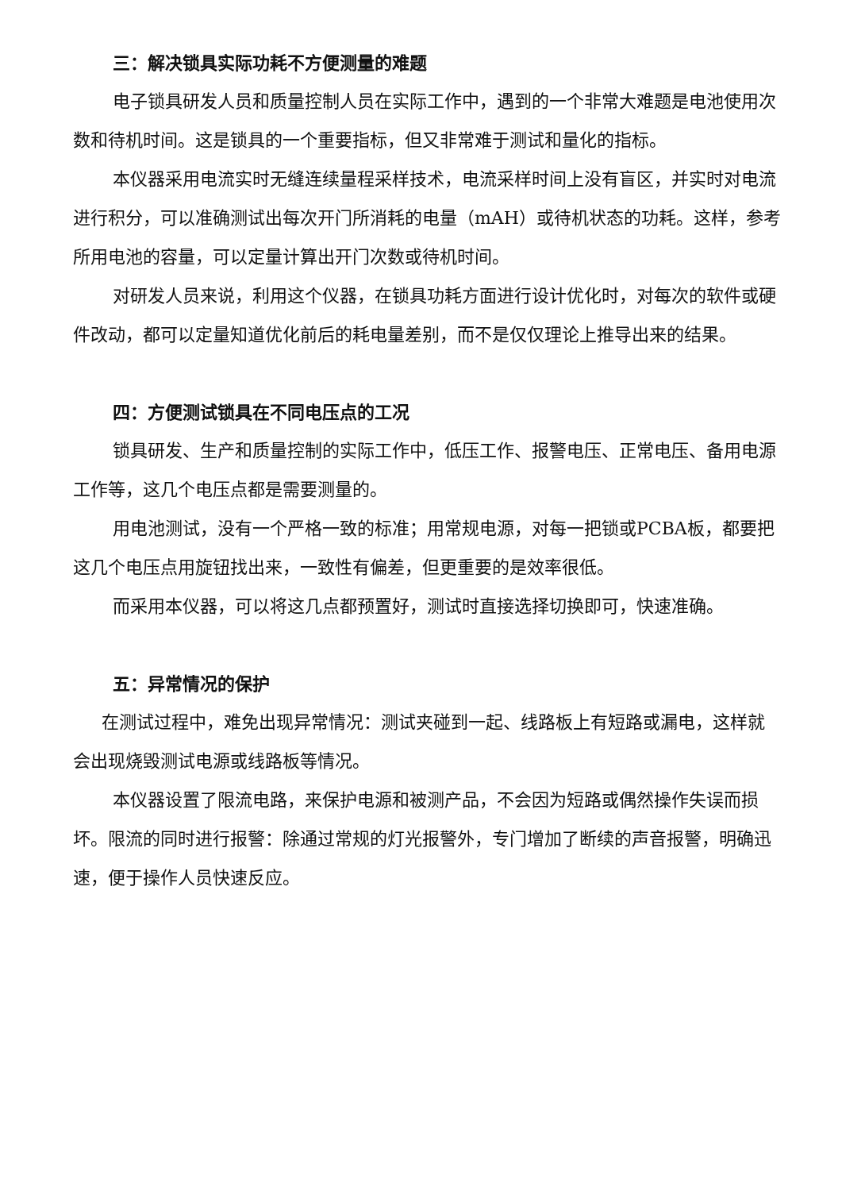三：解决锁具实际功耗不方便测量的难题
电子锁具研发人员和质量控制人员在实际工作中，遇到的一个非常大难题是电池使用次数和待机时间。这是锁具的一个重要指标，但又非常难于测试和量化的指标。
本仪器采用电流实时无缝连续量程采样技术，电流采样时间上没有盲区，并实时对电流进行积分，可以准确测试出每次开门所消耗的电量（mAH）或待机状态的功耗。这样，参考所用电池的容量，可以定量计算出开门次数或待机时间。
对研发人员来说，利用这个仪器，在锁具功耗方面进行设计优化时，对每次的软件或硬件改动，都可以定量知道优化前后的耗电量差别，而不是仅仅理论上推导出来的结果。
四：方便测试锁具在不同电压点的工况
锁具研发、生产和质量控制的实际工作中，低压工作、报警电压、正常电压、备用电源工作等，这几个电压点都是需要测量的。
用电池测试，没有一个严格一致的标准；用常规电源，对每一把锁或PCBA板，都要把这几个电压点用旋钮找出来，一致性有偏差，但更重要的是效率很低。
而采用本仪器，可以将这几点都预置好，测试时直接选择切换即可，快速准确。
五：异常情况的保护
在测试过程中，难免出现异常情况：测试夹碰到一起、线路板上有短路或漏电，这样就会出现烧毁测试电源或线路板等情况。
本仪器设置了限流电路，来保护电源和被测产品，不会因为短路或偶然操作失误而损坏。限流的同时进行报警：除通过常规的灯光报警外，专门增加了断续的声音报警，明确迅速，便于操作人员快速反应。